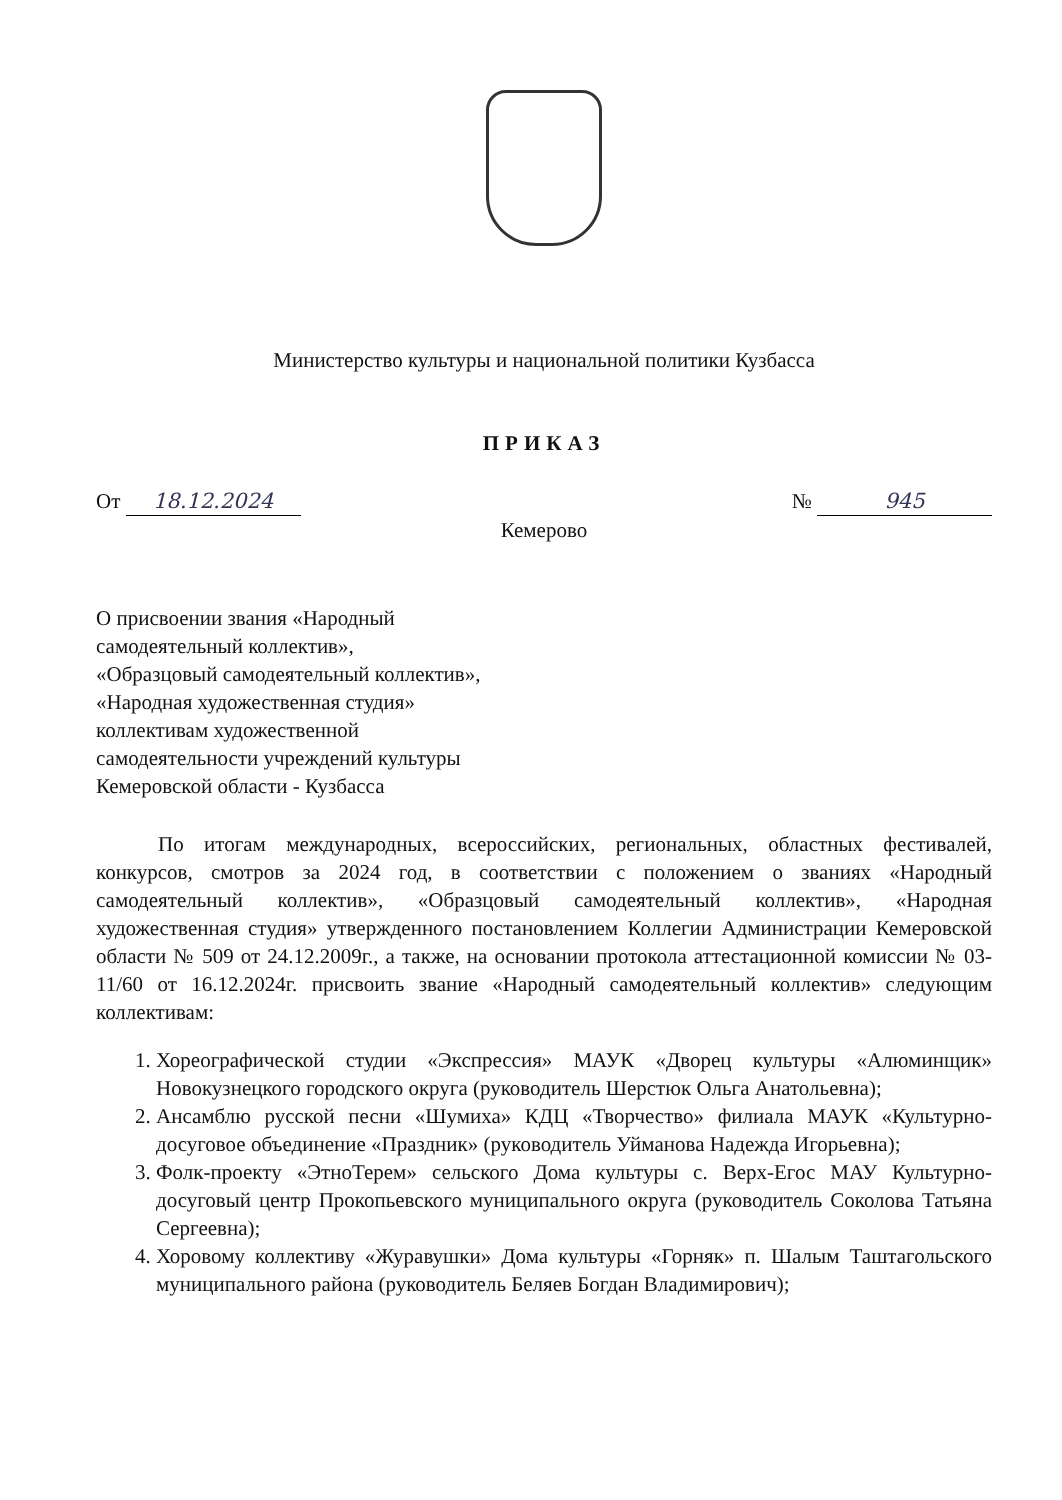Министерство культуры и национальной политики Кузбасса
ПРИКАЗ
От 18.12.2024 № 945
Кемерово
О присвоении звания «Народный
самодеятельный коллектив»,
«Образцовый самодеятельный коллектив»,
«Народная художественная студия»
коллективам художественной
самодеятельности учреждений культуры
Кемеровской области - Кузбасса
По итогам международных, всероссийских, региональных, областных фестивалей, конкурсов, смотров за 2024 год, в соответствии с положением о званиях «Народный самодеятельный коллектив», «Образцовый самодеятельный коллектив», «Народная художественная студия» утвержденного постановлением Коллегии Администрации Кемеровской области № 509 от 24.12.2009г., а также, на основании протокола аттестационной комиссии № 03-11/60 от 16.12.2024г. присвоить звание «Народный самодеятельный коллектив» следующим коллективам:
1. Хореографической студии «Экспрессия» МАУК «Дворец культуры «Алюминщик» Новокузнецкого городского округа (руководитель Шерстюк Ольга Анатольевна);
2. Ансамблю русской песни «Шумиха» КДЦ «Творчество» филиала МАУК «Культурно-досуговое объединение «Праздник» (руководитель Уйманова Надежда Игорьевна);
3. Фолк-проекту «ЭтноТерем» сельского Дома культуры с. Верх-Егос МАУ Культурно-досуговый центр Прокопьевского муниципального округа (руководитель Соколова Татьяна Сергеевна);
4. Хоровому коллективу «Журавушки» Дома культуры «Горняк» п. Шалым Таштагольского муниципального района (руководитель Беляев Богдан Владимирович);